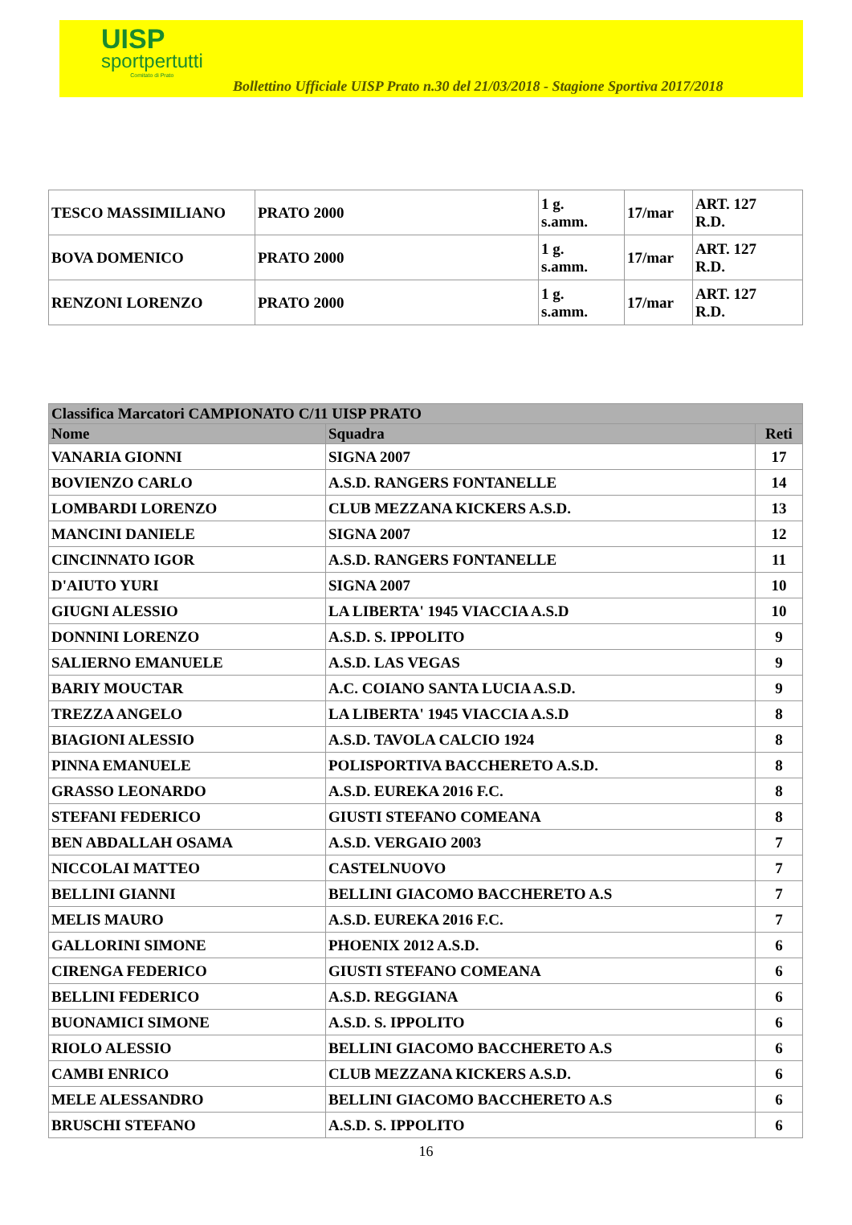UISP
sportpertutti
Comitato di Prato
Bollettino Ufficiale UISP Prato n.30 del 21/03/2018 - Stagione Sportiva 2017/2018
| TESCO MASSIMILIANO | PRATO 2000 | 1 g. s.amm. | 17/mar | ART. 127 R.D. |
| BOVA DOMENICO | PRATO 2000 | 1 g. s.amm. | 17/mar | ART. 127 R.D. |
| RENZONI LORENZO | PRATO 2000 | 1 g. s.amm. | 17/mar | ART. 127 R.D. |
| Classifica Marcatori CAMPIONATO C/11 UISP PRATO | | |
| --- | --- | --- |
| Nome | Squadra | Reti |
| VANARIA GIONNI | SIGNA 2007 | 17 |
| BOVIENZO CARLO | A.S.D. RANGERS FONTANELLE | 14 |
| LOMBARDI LORENZO | CLUB MEZZANA KICKERS A.S.D. | 13 |
| MANCINI DANIELE | SIGNA 2007 | 12 |
| CINCINNATO IGOR | A.S.D. RANGERS FONTANELLE | 11 |
| D'AIUTO YURI | SIGNA 2007 | 10 |
| GIUGNI ALESSIO | LA LIBERTA' 1945 VIACCIA A.S.D | 10 |
| DONNINI LORENZO | A.S.D. S. IPPOLITO | 9 |
| SALIERNO EMANUELE | A.S.D. LAS VEGAS | 9 |
| BARIY MOUCTAR | A.C. COIANO SANTA LUCIA A.S.D. | 9 |
| TREZZA ANGELO | LA LIBERTA' 1945 VIACCIA A.S.D | 8 |
| BIAGIONI ALESSIO | A.S.D. TAVOLA CALCIO 1924 | 8 |
| PINNA EMANUELE | POLISPORTIVA BACCHERETO A.S.D. | 8 |
| GRASSO LEONARDO | A.S.D. EUREKA 2016 F.C. | 8 |
| STEFANI FEDERICO | GIUSTI STEFANO COMEANA | 8 |
| BEN ABDALLAH OSAMA | A.S.D. VERGAIO 2003 | 7 |
| NICCOLAI MATTEO | CASTELNUOVO | 7 |
| BELLINI GIANNI | BELLINI GIACOMO BACCHERETO A.S | 7 |
| MELIS MAURO | A.S.D. EUREKA 2016 F.C. | 7 |
| GALLORINI SIMONE | PHOENIX 2012 A.S.D. | 6 |
| CIRENGA FEDERICO | GIUSTI STEFANO COMEANA | 6 |
| BELLINI FEDERICO | A.S.D. REGGIANA | 6 |
| BUONAMICI SIMONE | A.S.D. S. IPPOLITO | 6 |
| RIOLO ALESSIO | BELLINI GIACOMO BACCHERETO A.S | 6 |
| CAMBI ENRICO | CLUB MEZZANA KICKERS A.S.D. | 6 |
| MELE ALESSANDRO | BELLINI GIACOMO BACCHERETO A.S | 6 |
| BRUSCHI STEFANO | A.S.D. S. IPPOLITO | 6 |
16